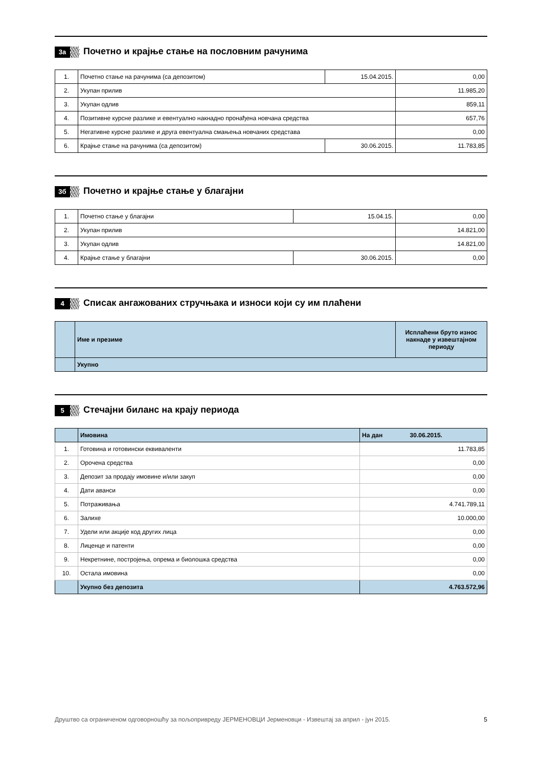3а
Почетно и крајње стање на пословним рачунима
| 1. | Почетно стање на рачунима (са депозитом) | 15.04.2015. | 0,00 |
| 2. | Укупан прилив | | 11.985,20 |
| 3. | Укупан одлив | | 859,11 |
| 4. | Позитивне курсне разлике и евентуално накнадно пронађена новчана средства | | 657,76 |
| 5. | Негативне курсне разлике и друга евентуална смањења новчаних средстава | | 0,00 |
| 6. | Крајње стање на рачунима (са депозитом) | 30.06.2015. | 11.783,85 |
3б
Почетно и крајње стање у благајни
| 1. | Почетно стање у благајни | 15.04.15. | 0,00 |
| 2. | Укупан прилив | | 14.821,00 |
| 3. | Укупан одлив | | 14.821,00 |
| 4. | Крајње стање у благајни | 30.06.2015. | 0,00 |
4
Списак ангажованих стручњака и износи који су им плаћени
| | Име и презиме | Исплаћени бруто износ накнаде у извештајном периоду |
| --- | --- | --- |
| | Укупно | |
5
Стечајни биланс на крају периода
| | Имовина | На дан 30.06.2015. |
| 1. | Готовина и готовински еквиваленти | 11.783,85 |
| 2. | Орочена средства | 0,00 |
| 3. | Депозит за продају имовине и/или закуп | 0,00 |
| 4. | Дати аванси | 0,00 |
| 5. | Потраживања | 4.741.789,11 |
| 6. | Залихе | 10.000,00 |
| 7. | Удели или акције код других лица | 0,00 |
| 8. | Лиценце и патенти | 0,00 |
| 9. | Некретнине, постројења, опрема и биолошка средства | 0,00 |
| 10. | Остала имовина | 0,00 |
| | Укупно без депозита | 4.763.572,96 |
Друштво са ограниченом одговорношћу за пољопривреду ЈЕРМЕНОВЦИ Јерменовци - Извештај за април - јун 2015. 5